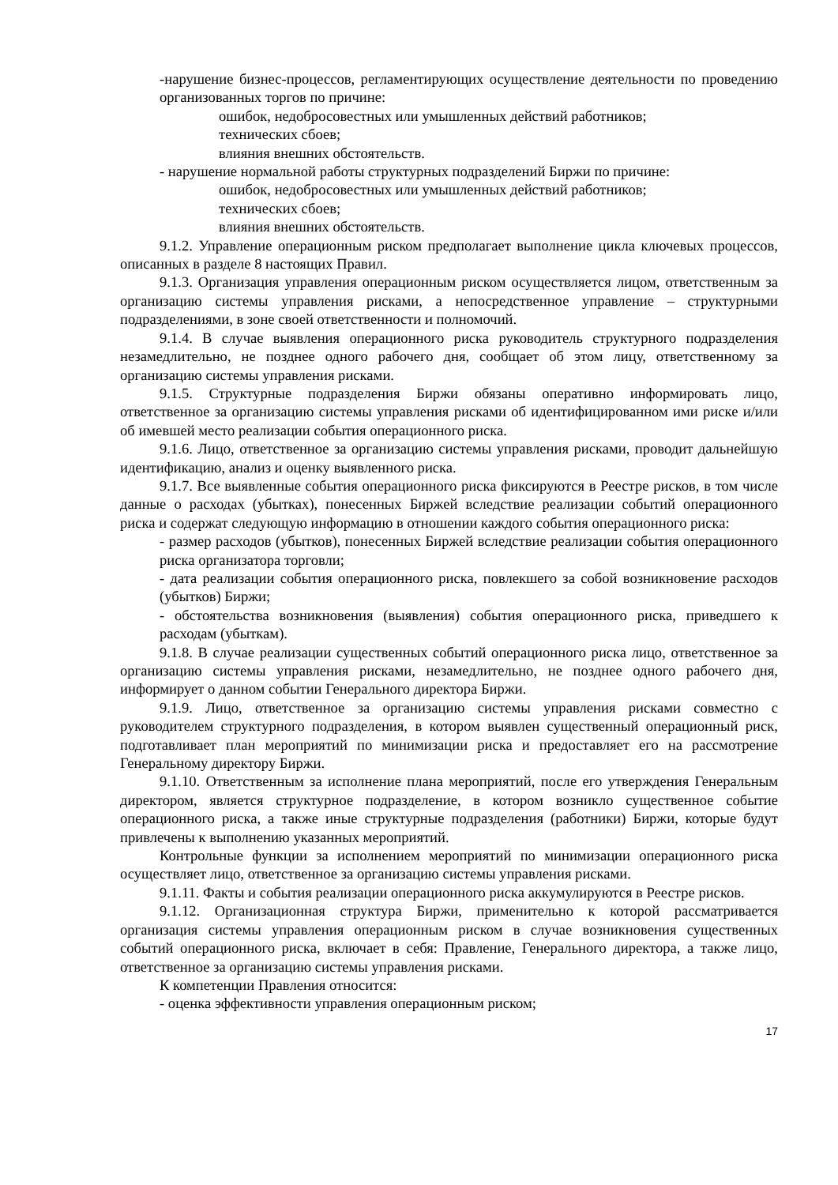-нарушение бизнес-процессов, регламентирующих осуществление деятельности по проведению организованных торгов по причине:
ошибок, недобросовестных или умышленных действий работников;
технических сбоев;
влияния внешних обстоятельств.
- нарушение нормальной работы структурных подразделений Биржи по причине:
ошибок, недобросовестных или умышленных действий работников;
технических сбоев;
влияния внешних обстоятельств.
9.1.2. Управление операционным риском предполагает выполнение цикла ключевых процессов, описанных в разделе 8 настоящих Правил.
9.1.3. Организация управления операционным риском осуществляется лицом, ответственным за организацию системы управления рисками, а непосредственное управление – структурными подразделениями, в зоне своей ответственности и полномочий.
9.1.4. В случае выявления операционного риска руководитель структурного подразделения незамедлительно, не позднее одного рабочего дня, сообщает об этом лицу, ответственному за организацию системы управления рисками.
9.1.5. Структурные подразделения Биржи обязаны оперативно информировать лицо, ответственное за организацию системы управления рисками об идентифицированном ими риске и/или об имевшей место реализации события операционного риска.
9.1.6. Лицо, ответственное за организацию системы управления рисками, проводит дальнейшую идентификацию, анализ и оценку выявленного риска.
9.1.7. Все выявленные события операционного риска фиксируются в Реестре рисков, в том числе данные о расходах (убытках), понесенных Биржей вследствие реализации событий операционного риска и содержат следующую информацию в отношении каждого события операционного риска:
- размер расходов (убытков), понесенных Биржей вследствие реализации события операционного риска организатора торговли;
- дата реализации события операционного риска, повлекшего за собой возникновение расходов (убытков) Биржи;
- обстоятельства возникновения (выявления) события операционного риска, приведшего к расходам (убыткам).
9.1.8. В случае реализации существенных событий операционного риска лицо, ответственное за организацию системы управления рисками, незамедлительно, не позднее одного рабочего дня, информирует о данном событии Генерального директора Биржи.
9.1.9. Лицо, ответственное за организацию системы управления рисками совместно с руководителем структурного подразделения, в котором выявлен существенный операционный риск, подготавливает план мероприятий по минимизации риска и предоставляет его на рассмотрение Генеральному директору Биржи.
9.1.10. Ответственным за исполнение плана мероприятий, после его утверждения Генеральным директором, является структурное подразделение, в котором возникло существенное событие операционного риска, а также иные структурные подразделения (работники) Биржи, которые будут привлечены к выполнению указанных мероприятий.
Контрольные функции за исполнением мероприятий по минимизации операционного риска осуществляет лицо, ответственное за организацию системы управления рисками.
9.1.11. Факты и события реализации операционного риска аккумулируются в Реестре рисков.
9.1.12. Организационная структура Биржи, применительно к которой рассматривается организация системы управления операционным риском в случае возникновения существенных событий операционного риска, включает в себя: Правление, Генерального директора, а также лицо, ответственное за организацию системы управления рисками.
К компетенции Правления относится:
- оценка эффективности управления операционным риском;
17